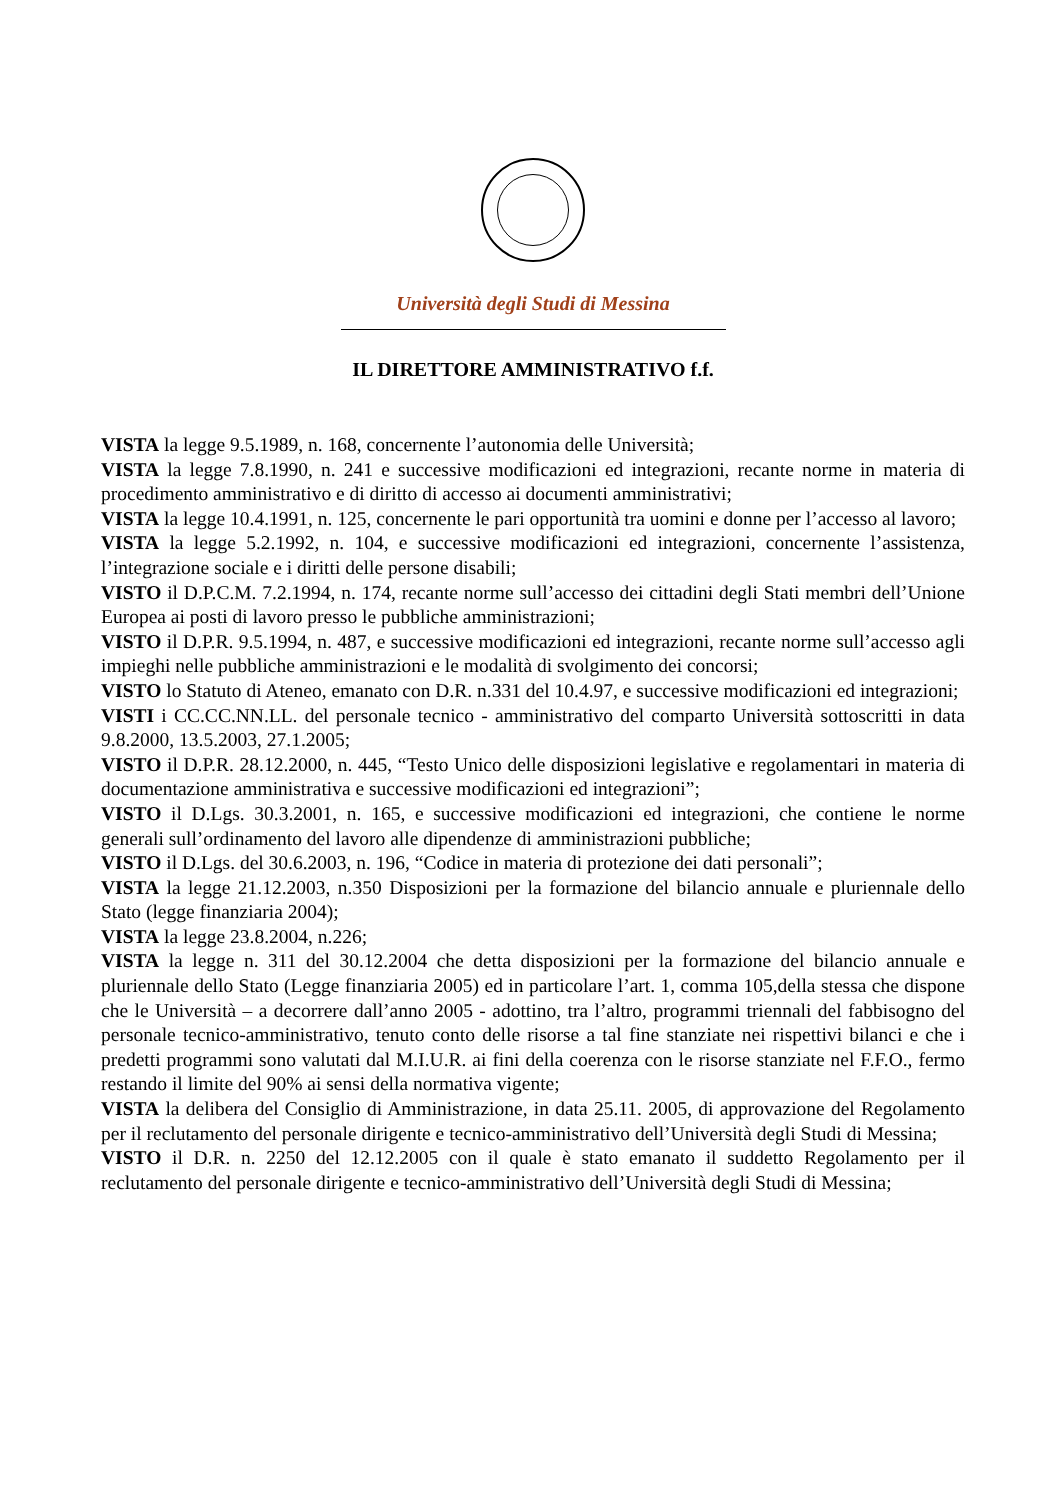Università degli Studi di Messina
IL DIRETTORE AMMINISTRATIVO f.f.
VISTA la legge 9.5.1989, n. 168, concernente l’autonomia delle Università;
VISTA la legge 7.8.1990, n. 241 e successive modificazioni ed integrazioni, recante norme in materia di procedimento amministrativo e di diritto di accesso ai documenti amministrativi;
VISTA la legge 10.4.1991, n. 125, concernente le pari opportunità tra uomini e donne per l’accesso al lavoro;
VISTA la legge 5.2.1992, n. 104, e successive modificazioni ed integrazioni, concernente l’assistenza, l’integrazione sociale e i diritti delle persone disabili;
VISTO il D.P.C.M. 7.2.1994, n. 174, recante norme sull’accesso dei cittadini degli Stati membri dell’Unione Europea ai posti di lavoro presso le pubbliche amministrazioni;
VISTO il D.P.R. 9.5.1994, n. 487, e successive modificazioni ed integrazioni, recante norme sull’accesso agli impieghi nelle pubbliche amministrazioni e le modalità di svolgimento dei concorsi;
VISTO lo Statuto di Ateneo, emanato con D.R. n.331 del 10.4.97, e successive modificazioni ed integrazioni;
VISTI i CC.CC.NN.LL. del personale tecnico - amministrativo del comparto Università sottoscritti in data 9.8.2000, 13.5.2003, 27.1.2005;
VISTO il D.P.R. 28.12.2000, n. 445, “Testo Unico delle disposizioni legislative e regolamentari in materia di documentazione amministrativa e successive modificazioni ed integrazioni”;
VISTO il D.Lgs. 30.3.2001, n. 165, e successive modificazioni ed integrazioni, che contiene le norme generali sull’ordinamento del lavoro alle dipendenze di amministrazioni pubbliche;
VISTO il D.Lgs. del 30.6.2003, n. 196, “Codice in materia di protezione dei dati personali”;
VISTA la legge 21.12.2003, n.350 Disposizioni per la formazione del bilancio annuale e pluriennale dello Stato (legge finanziaria 2004);
VISTA la legge 23.8.2004, n.226;
VISTA la legge n. 311 del 30.12.2004 che detta disposizioni per la formazione del bilancio annuale e pluriennale dello Stato (Legge finanziaria 2005) ed in particolare l’art. 1, comma 105,della stessa che dispone che le Università – a decorrere dall’anno 2005 - adottino, tra l’altro, programmi triennali del fabbisogno del personale tecnico-amministrativo, tenuto conto delle risorse a tal fine stanziate nei rispettivi bilanci e che i predetti programmi sono valutati dal M.I.U.R. ai fini della coerenza con le risorse stanziate nel F.F.O., fermo restando il limite del 90% ai sensi della normativa vigente;
VISTA la delibera del Consiglio di Amministrazione, in data 25.11. 2005, di approvazione del Regolamento per il reclutamento del personale dirigente e tecnico-amministrativo dell’Università degli Studi di Messina;
VISTO il D.R. n. 2250 del 12.12.2005 con il quale è stato emanato il suddetto Regolamento per il reclutamento del personale dirigente e tecnico-amministrativo dell’Università degli Studi di Messina;